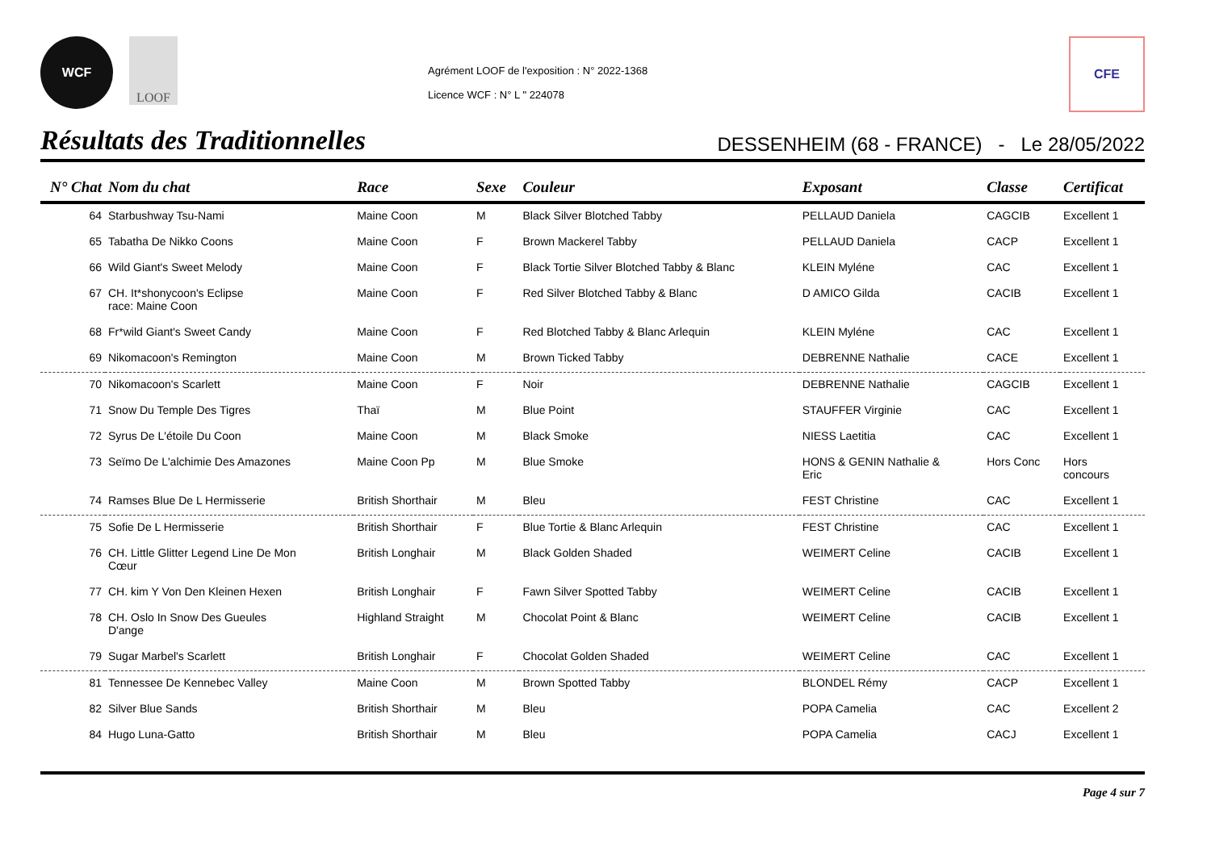WCF
LOOF
Agrément LOOF de l'exposition : N° 2022-1368
Licence WCF : N° L " 224078
CFE
Résultats des Traditionnelles
DESSENHEIM (68 - FRANCE) - Le 28/05/2022
| N° Chat | Nom du chat | Race | Sexe | Couleur | Exposant | Classe | Certificat |
| --- | --- | --- | --- | --- | --- | --- | --- |
| 64 | Starbushway Tsu-Nami | Maine Coon | M | Black Silver Blotched Tabby | PELLAUD Daniela | CAGCIB | Excellent 1 |
| 65 | Tabatha De Nikko Coons | Maine Coon | F | Brown Mackerel Tabby | PELLAUD Daniela | CACP | Excellent 1 |
| 66 | Wild Giant's Sweet Melody | Maine Coon | F | Black Tortie Silver Blotched Tabby & Blanc | KLEIN Myléne | CAC | Excellent 1 |
| 67 | CH. It*shonycoon's Eclipse race: Maine Coon | Maine Coon | F | Red Silver Blotched Tabby & Blanc | D AMICO Gilda | CACIB | Excellent 1 |
| 68 | Fr*wild Giant's Sweet Candy | Maine Coon | F | Red Blotched Tabby & Blanc Arlequin | KLEIN Myléne | CAC | Excellent 1 |
| 69 | Nikomacoon's Remington | Maine Coon | M | Brown Ticked Tabby | DEBRENNE Nathalie | CACE | Excellent 1 |
| 70 | Nikomacoon's Scarlett | Maine Coon | F | Noir | DEBRENNE Nathalie | CAGCIB | Excellent 1 |
| 71 | Snow Du Temple Des Tigres | Thaï | M | Blue Point | STAUFFER Virginie | CAC | Excellent 1 |
| 72 | Syrus De L'étoile Du Coon | Maine Coon | M | Black Smoke | NIESS Laetitia | CAC | Excellent 1 |
| 73 | Seïmo De L'alchimie Des Amazones | Maine Coon Pp | M | Blue Smoke | HONS & GENIN Nathalie & Eric | Hors Conc | Hors concours |
| 74 | Ramses Blue De L Hermisserie | British Shorthair | M | Bleu | FEST Christine | CAC | Excellent 1 |
| 75 | Sofie De L Hermisserie | British Shorthair | F | Blue Tortie & Blanc Arlequin | FEST Christine | CAC | Excellent 1 |
| 76 | CH. Little Glitter Legend Line De Mon Cœur | British Longhair | M | Black Golden Shaded | WEIMERT Celine | CACIB | Excellent 1 |
| 77 | CH. kim Y Von Den Kleinen Hexen | British Longhair | F | Fawn Silver Spotted Tabby | WEIMERT Celine | CACIB | Excellent 1 |
| 78 | CH. Oslo In Snow Des Gueules D'ange | Highland Straight | M | Chocolat Point & Blanc | WEIMERT Celine | CACIB | Excellent 1 |
| 79 | Sugar Marbel's Scarlett | British Longhair | F | Chocolat Golden Shaded | WEIMERT Celine | CAC | Excellent 1 |
| 81 | Tennessee De Kennebec Valley | Maine Coon | M | Brown Spotted Tabby | BLONDEL Rémy | CACP | Excellent 1 |
| 82 | Silver Blue Sands | British Shorthair | M | Bleu | POPA Camelia | CAC | Excellent 2 |
| 84 | Hugo Luna-Gatto | British Shorthair | M | Bleu | POPA Camelia | CACJ | Excellent 1 |
Page 4 sur 7